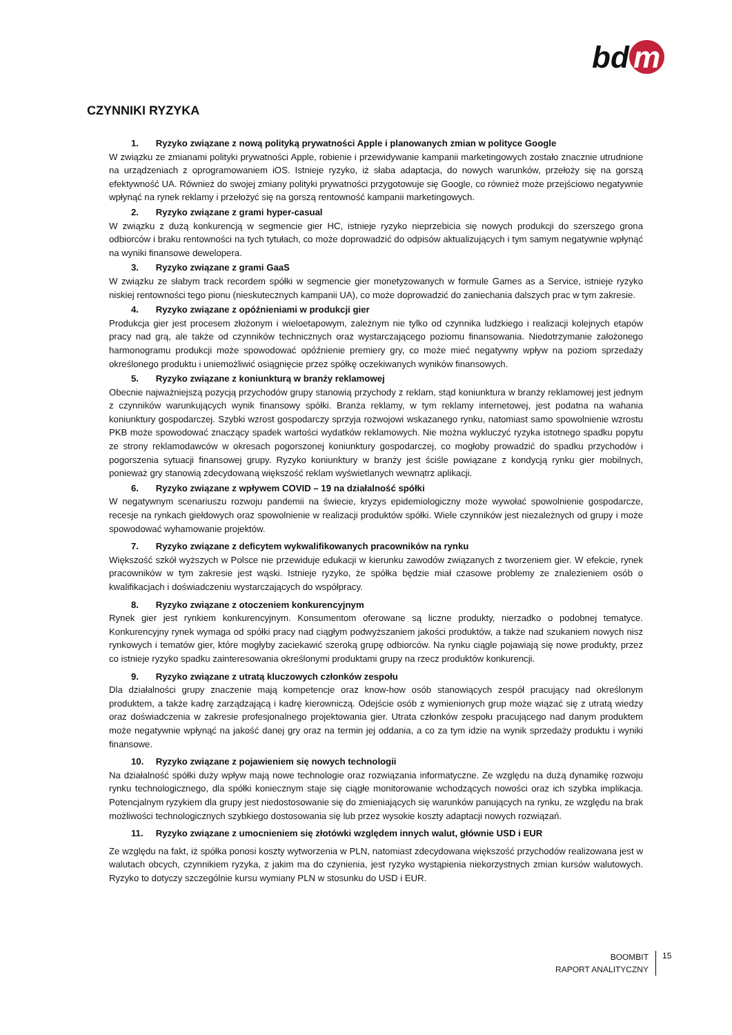bd m
CZYNNIKI RYZYKA
1. Ryzyko związane z nową polityką prywatności Apple i planowanych zmian w polityce Google
W związku ze zmianami polityki prywatności Apple, robienie i przewidywanie kampanii marketingowych zostało znacznie utrudnione na urządzeniach z oprogramowaniem iOS. Istnieje ryzyko, iż słaba adaptacja, do nowych warunków, przełoży się na gorszą efektywność UA. Również do swojej zmiany polityki prywatności przygotowuje się Google, co również może przejściowo negatywnie wpłynąć na rynek reklamy i przełożyć się na gorszą rentowność kampanii marketingowych.
2. Ryzyko związane z grami hyper-casual
W związku z dużą konkurencją w segmencie gier HC, istnieje ryzyko nieprzebicia się nowych produkcji do szerszego grona odbiorców i braku rentowności na tych tytułach, co może doprowadzić do odpisów aktualizujących i tym samym negatywnie wpłynąć na wyniki finansowe dewelopera.
3. Ryzyko związane z grami GaaS
W związku ze słabym track recordem spółki w segmencie gier monetyzowanych w formule Games as a Service, istnieje ryzyko niskiej rentowności tego pionu (nieskutecznych kampanii UA), co może doprowadzić do zaniechania dalszych prac w tym zakresie.
4. Ryzyko związane z opóźnieniami w produkcji gier
Produkcja gier jest procesem złożonym i wieloetapowym, zależnym nie tylko od czynnika ludzkiego i realizacji kolejnych etapów pracy nad grą, ale także od czynników technicznych oraz wystarczającego poziomu finansowania. Niedotrzymanie założonego harmonogramu produkcji może spowodować opóźnienie premiery gry, co może mieć negatywny wpływ na poziom sprzedaży określonego produktu i uniemożliwić osiągnięcie przez spółkę oczekiwanych wyników finansowych.
5. Ryzyko związane z koniunkturą w branży reklamowej
Obecnie najważniejszą pozycją przychodów grupy stanowią przychody z reklam, stąd koniunktura w branży reklamowej jest jednym z czynników warunkujących wynik finansowy spółki. Branża reklamy, w tym reklamy internetowej, jest podatna na wahania koniunktury gospodarczej. Szybki wzrost gospodarczy sprzyja rozwojowi wskazanego rynku, natomiast samo spowolnienie wzrostu PKB może spowodować znaczący spadek wartości wydatków reklamowych. Nie można wykluczyć ryzyka istotnego spadku popytu ze strony reklamodawców w okresach pogorszonej koniunktury gospodarczej, co mogłoby prowadzić do spadku przychodów i pogorszenia sytuacji finansowej grupy. Ryzyko koniunktury w branży jest ściśle powiązane z kondycją rynku gier mobilnych, ponieważ gry stanowią zdecydowaną większość reklam wyświetlanych wewnątrz aplikacji.
6. Ryzyko związane z wpływem COVID – 19 na działalność spółki
W negatywnym scenariuszu rozwoju pandemii na świecie, kryzys epidemiologiczny może wywołać spowolnienie gospodarcze, recesje na rynkach giełdowych oraz spowolnienie w realizacji produktów spółki. Wiele czynników jest niezależnych od grupy i może spowodować wyhamowanie projektów.
7. Ryzyko związane z deficytem wykwalifikowanych pracowników na rynku
Większość szkół wyższych w Polsce nie przewiduje edukacji w kierunku zawodów związanych z tworzeniem gier. W efekcie, rynek pracowników w tym zakresie jest wąski. Istnieje ryzyko, że spółka będzie miał czasowe problemy ze znalezieniem osób o kwalifikacjach i doświadczeniu wystarczających do współpracy.
8. Ryzyko związane z otoczeniem konkurencyjnym
Rynek gier jest rynkiem konkurencyjnym. Konsumentom oferowane są liczne produkty, nierzadko o podobnej tematyce. Konkurencyjny rynek wymaga od spółki pracy nad ciągłym podwyższaniem jakości produktów, a także nad szukaniem nowych nisz rynkowych i tematów gier, które mogłyby zaciekawić szeroką grupę odbiorców. Na rynku ciągle pojawiają się nowe produkty, przez co istnieje ryzyko spadku zainteresowania określonymi produktami grupy na rzecz produktów konkurencji.
9. Ryzyko związane z utratą kluczowych członków zespołu
Dla działalności grupy znaczenie mają kompetencje oraz know-how osób stanowiących zespół pracujący nad określonym produktem, a także kadrę zarządzającą i kadrę kierowniczą. Odejście osób z wymienionych grup może wiązać się z utratą wiedzy oraz doświadczenia w zakresie profesjonalnego projektowania gier. Utrata członków zespołu pracującego nad danym produktem może negatywnie wpłynąć na jakość danej gry oraz na termin jej oddania, a co za tym idzie na wynik sprzedaży produktu i wyniki finansowe.
10. Ryzyko związane z pojawieniem się nowych technologii
Na działalność spółki duży wpływ mają nowe technologie oraz rozwiązania informatyczne. Ze względu na dużą dynamikę rozwoju rynku technologicznego, dla spółki koniecznym staje się ciągłe monitorowanie wchodzących nowości oraz ich szybka implikacja. Potencjalnym ryzykiem dla grupy jest niedostosowanie się do zmieniających się warunków panujących na rynku, ze względu na brak możliwości technologicznych szybkiego dostosowania się lub przez wysokie koszty adaptacji nowych rozwiązań.
11. Ryzyko związane z umocnieniem się złotówki względem innych walut, głównie USD i EUR
Ze względu na fakt, iż spółka ponosi koszty wytworzenia w PLN, natomiast zdecydowana większość przychodów realizowana jest w walutach obcych, czynnikiem ryzyka, z jakim ma do czynienia, jest ryzyko wystąpienia niekorzystnych zmian kursów walutowych. Ryzyko to dotyczy szczególnie kursu wymiany PLN w stosunku do USD i EUR.
BOOMBIT
RAPORT ANALITYCZNY
15